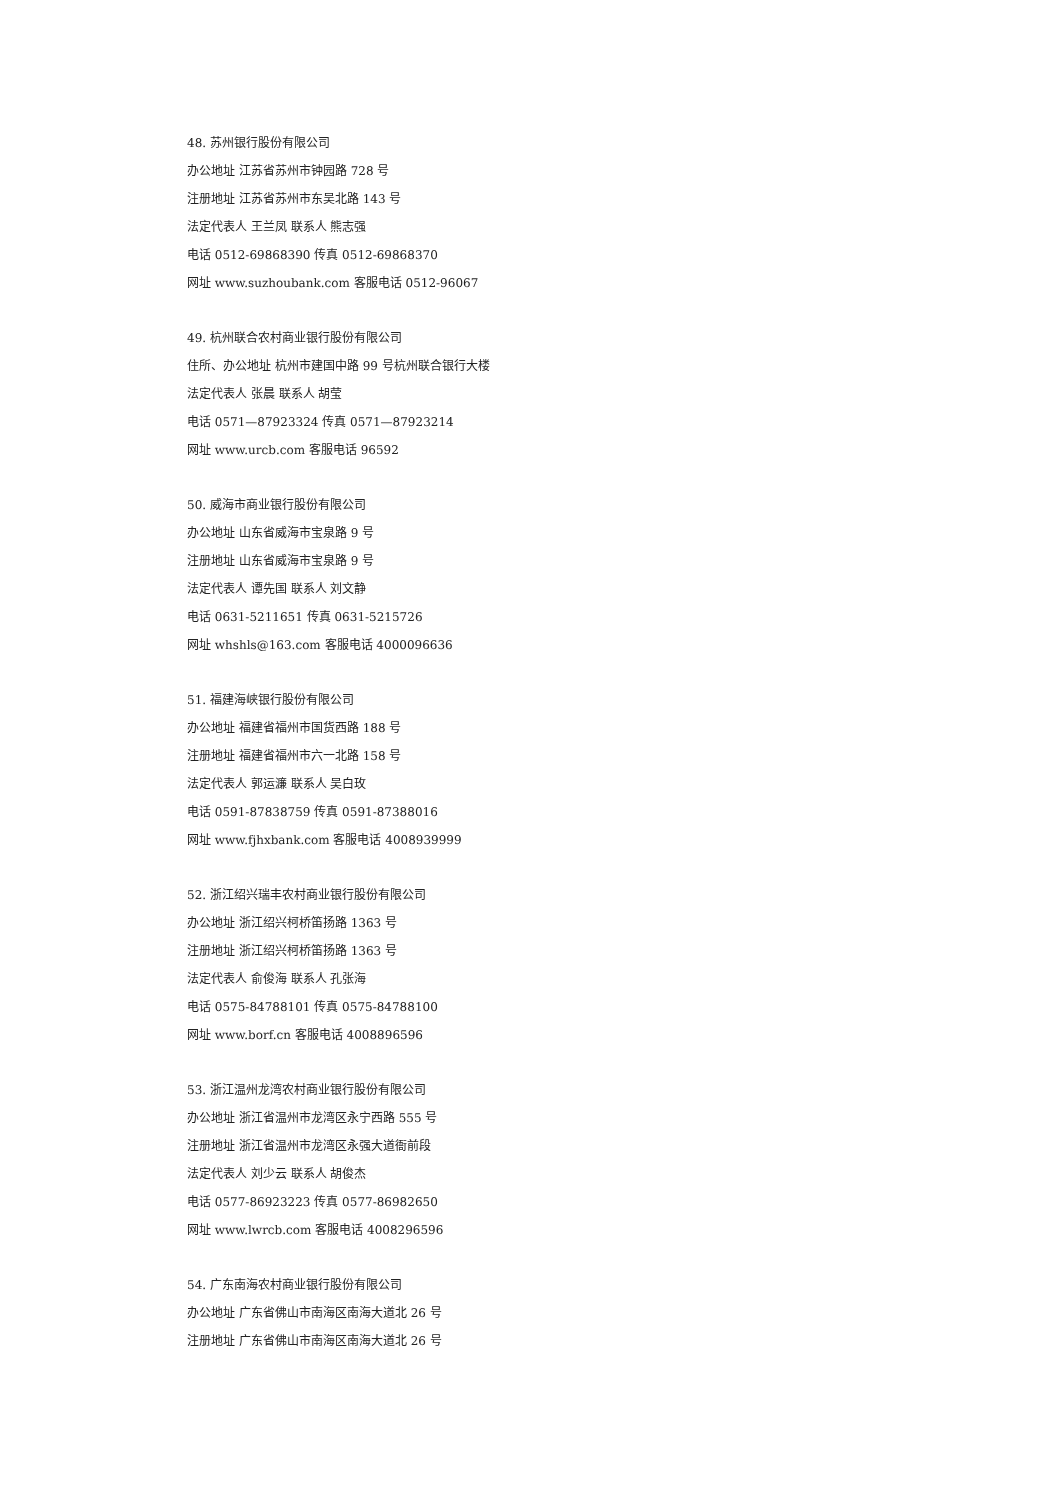48. 苏州银行股份有限公司
办公地址 江苏省苏州市钟园路 728 号
注册地址 江苏省苏州市东吴北路 143 号
法定代表人 王兰凤 联系人 熊志强
电话 0512-69868390 传真 0512-69868370
网址 www.suzhoubank.com 客服电话 0512-96067
49. 杭州联合农村商业银行股份有限公司
住所、办公地址 杭州市建国中路 99 号杭州联合银行大楼
法定代表人 张晨 联系人 胡莹
电话 0571—87923324 传真 0571—87923214
网址 www.urcb.com 客服电话 96592
50. 威海市商业银行股份有限公司
办公地址 山东省威海市宝泉路 9 号
注册地址 山东省威海市宝泉路 9 号
法定代表人 谭先国 联系人 刘文静
电话 0631-5211651 传真 0631-5215726
网址 whshls@163.com 客服电话 4000096636
51. 福建海峡银行股份有限公司
办公地址 福建省福州市国货西路 188 号
注册地址 福建省福州市六一北路 158 号
法定代表人 郭运濂 联系人 吴白玫
电话 0591-87838759 传真 0591-87388016
网址 www.fjhxbank.com 客服电话 4008939999
52. 浙江绍兴瑞丰农村商业银行股份有限公司
办公地址 浙江绍兴柯桥笛扬路 1363 号
注册地址 浙江绍兴柯桥笛扬路 1363 号
法定代表人 俞俊海 联系人 孔张海
电话 0575-84788101 传真 0575-84788100
网址 www.borf.cn 客服电话 4008896596
53. 浙江温州龙湾农村商业银行股份有限公司
办公地址 浙江省温州市龙湾区永宁西路 555 号
注册地址 浙江省温州市龙湾区永强大道衙前段
法定代表人 刘少云 联系人 胡俊杰
电话 0577-86923223 传真 0577-86982650
网址 www.lwrcb.com 客服电话 4008296596
54. 广东南海农村商业银行股份有限公司
办公地址 广东省佛山市南海区南海大道北 26 号
注册地址 广东省佛山市南海区南海大道北 26 号